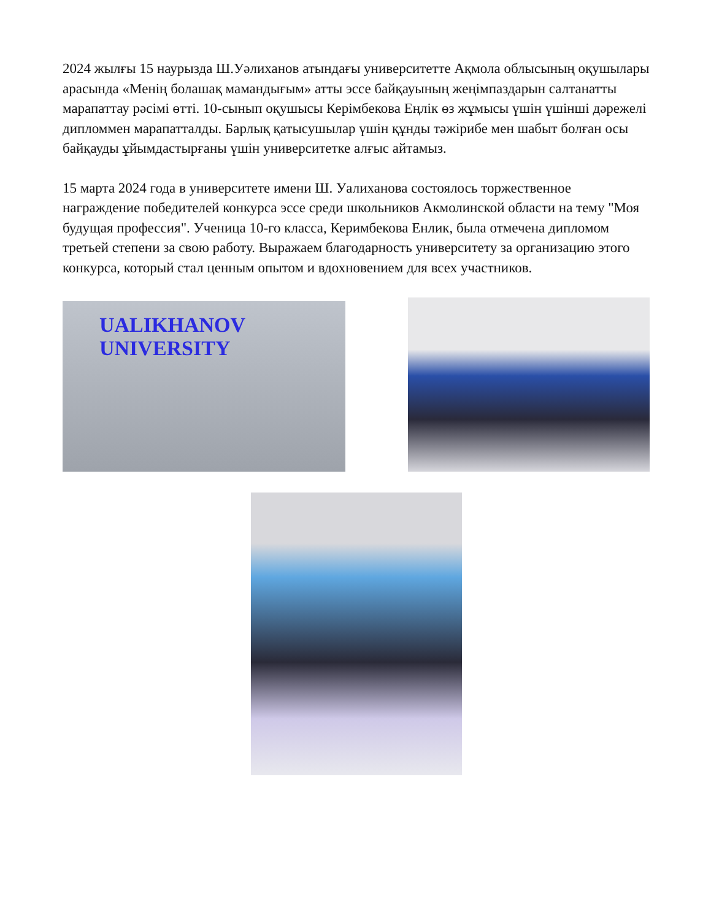2024 жылғы 15 наурызда Ш.Уәлиханов атындағы университетте Ақмола облысының оқушылары арасында «Менің болашақ мамандығым» атты эссе байқауының жеңімпаздарын салтанатты марапаттау рәсімі өтті. 10-сынып оқушысы Керімбекова Еңлік өз жұмысы үшін үшінші дәрежелі дипломмен марапатталды. Барлық қатысушылар үшін құнды тәжірибе мен шабыт болған осы байқауды ұйымдастырғаны үшін университетке алғыс айтамыз.
15 марта 2024 года в университете имени Ш. Уалиханова состоялось торжественное награждение победителей конкурса эссе среди школьников Акмолинской области на тему "Моя будущая профессия". Ученица 10-го класса, Керимбекова Енлик, была отмечена дипломом третьей степени за свою работу. Выражаем благодарность университету за организацию этого конкурса, который стал ценным опытом и вдохновением для всех участников.
UALIKHANOV
UNIVERSITY